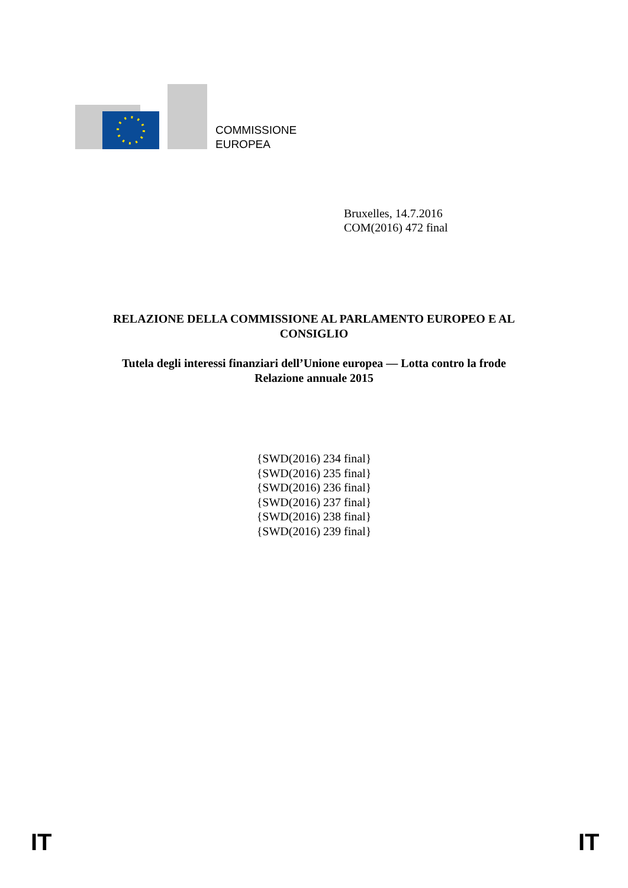COMMISSIONE
EUROPEA
Bruxelles, 14.7.2016
COM(2016) 472 final
RELAZIONE DELLA COMMISSIONE AL PARLAMENTO EUROPEO E AL
CONSIGLIO
Tutela degli interessi finanziari dell’Unione europea — Lotta contro la frode
Relazione annuale 2015
{SWD(2016) 234 final}
{SWD(2016) 235 final}
{SWD(2016) 236 final}
{SWD(2016) 237 final}
{SWD(2016) 238 final}
{SWD(2016) 239 final}
IT IT